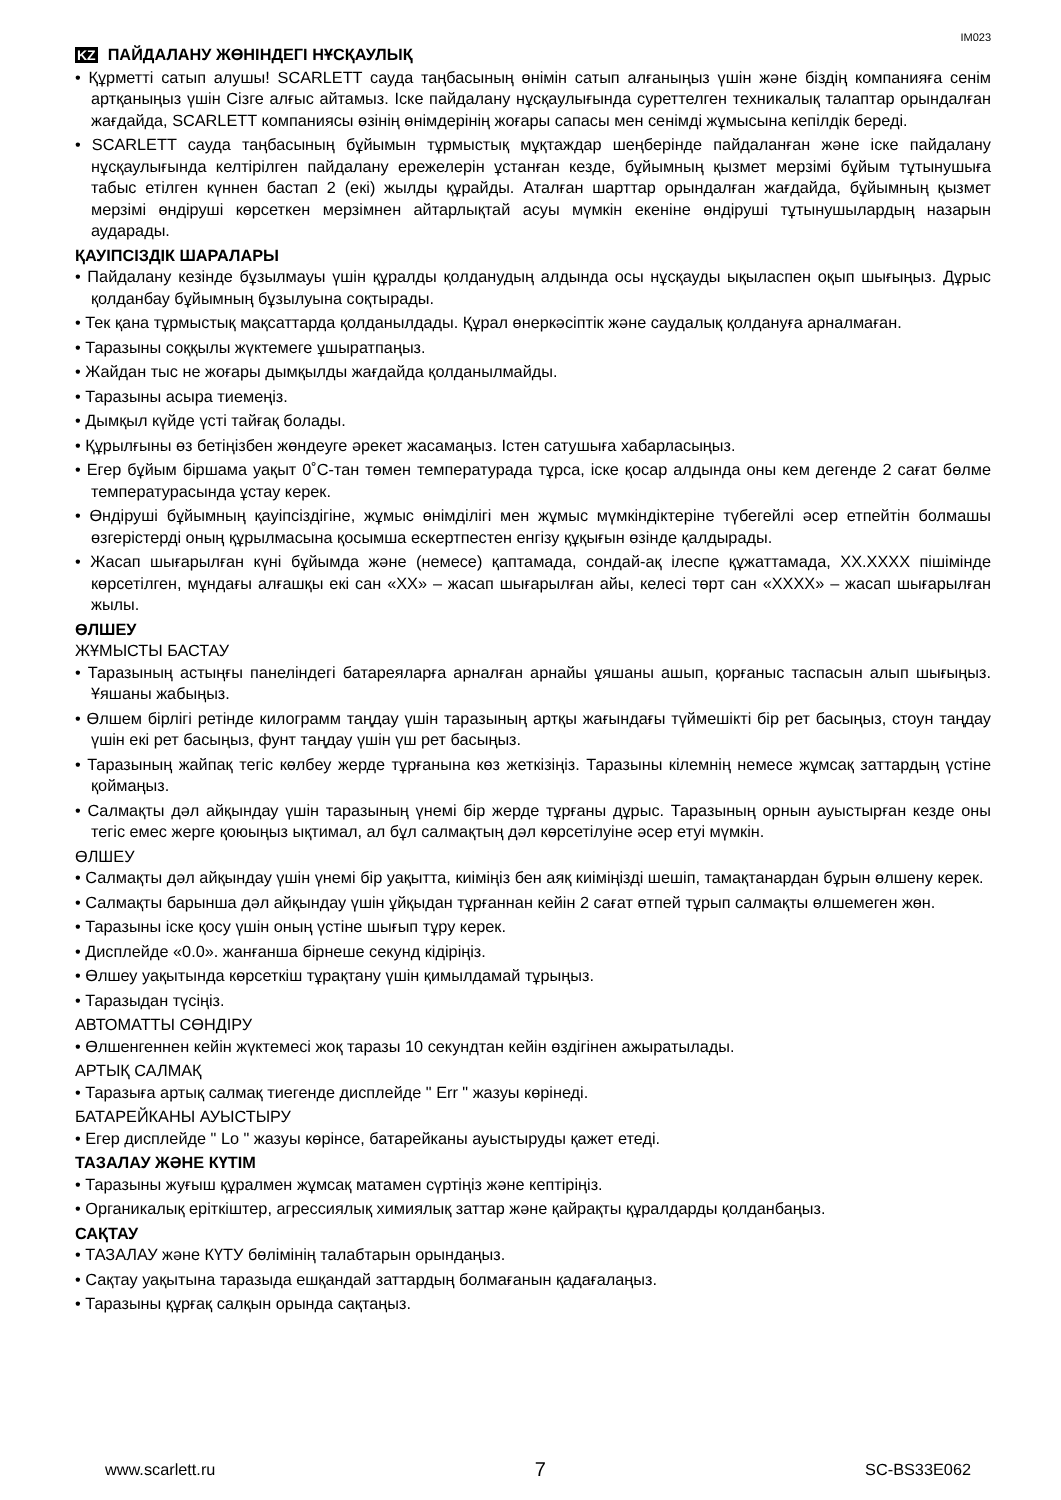IM023
KZ ПАЙДАЛАНУ ЖӨНІНДЕГІ НҰСҚАУЛЫҚ
• Құрметті сатып алушы! SCARLETT сауда таңбасының өнімін сатып алғаныңыз үшін және біздің компанияға сенім артқаныңыз үшін Сізге алғыс айтамыз. Іске пайдалану нұсқаулығында суреттелген техникалық талаптар орындалған жағдайда, SCARLETT компаниясы өзінің өнімдерінің жоғары сапасы мен сенімді жұмысына кепілдік береді.
• SCARLETT сауда таңбасының бұйымын тұрмыстық мұқтаждар шеңберінде пайдаланған және іске пайдалану нұсқаулығында келтірілген пайдалану ережелерін ұстанған кезде, бұйымның қызмет мерзімі бұйым тұтынушыға табыс етілген күннен бастап 2 (екі) жылды құрайды. Аталған шарттар орындалған жағдайда, бұйымның қызмет мерзімі өндіруші көрсеткен мерзімнен айтарлықтай асуы мүмкін екеніне өндіруші тұтынушылардың назарын аударады.
ҚАУІПСІЗДІК ШАРАЛАРЫ
• Пайдалану кезінде бұзылмауы үшін құралды қолданудың алдында осы нұсқауды ықыласпен оқып шығыңыз. Дұрыс қолданбау бұйымның бұзылуына соқтырады.
• Тек қана тұрмыстық мақсаттарда қолданылдады. Құрал өнеркәсіптік және саудалық қолдануға арналмаған.
• Таразыны соққылы жүктемеге ұшыратпаңыз.
• Жайдан тыс не жоғары дымқылды жағдайда қолданылмайды.
• Таразыны асыра тиемеңіз.
• Дымқыл күйде үсті тайғақ болады.
• Құрылғыны өз бетіңізбен жөндеуге әрекет жасамаңыз. Істен сатушыға хабарласыңыз.
• Егер бұйым біршама уақыт 0˚С-тан төмен температурада тұрса, іске қосар алдында оны кем дегенде 2 сағат бөлме температурасында ұстау керек.
• Өндіруші бұйымның қауіпсіздігіне, жұмыс өнімділігі мен жұмыс мүмкіндіктеріне түбегейлі әсер етпейтін болмашы өзгерістерді оның құрылмасына қосымша ескертпестен енгізу құқығын өзінде қалдырады.
• Жасап шығарылған күні бұйымда және (немесе) қаптамада, сондай-ақ ілеспе құжаттамада, XX.XXXX пішімінде көрсетілген, мұндағы алғашқы екі сан «XX» – жасап шығарылған айы, келесі төрт сан «XXXX» – жасап шығарылған жылы.
ӨЛШЕУ
ЖҰМЫСТЫ БАСТАУ
• Таразының астыңғы панеліндегі батареяларға арналған арнайы ұяшаны ашып, қорғаныс таспасын алып шығыңыз. Ұяшаны жабыңыз.
• Өлшем бірлігі ретінде килограмм таңдау үшін таразының артқы жағындағы түймешікті бір рет басыңыз, стоун таңдау үшін екі рет басыңыз, фунт таңдау үшін үш рет басыңыз.
• Таразының жайпақ тегіс көлбеу жерде тұрғанына көз жеткізіңіз. Таразыны кілемнің немесе жұмсақ заттардың үстіне қоймаңыз.
• Салмақты дәл айқындау үшін таразының үнемі бір жерде тұрғаны дұрыс. Таразының орнын ауыстырған кезде оны тегіс емес жерге қоюыңыз ықтимал, ал бұл салмақтың дәл көрсетілуіне әсер етуі мүмкін.
ӨЛШЕУ
• Салмақты дәл айқындау үшін үнемі бір уақытта, киіміңіз бен аяқ киіміңізді шешіп, тамақтанардан бұрын өлшену керек.
• Салмақты барынша дәл айқындау үшін ұйқыдан тұрғаннан кейін 2 сағат өтпей тұрып салмақты өлшемеген жөн.
• Таразыны іске қосу үшін оның үстіне шығып тұру керек.
• Дисплейде «0.0». жанғанша бірнеше секунд кідіріңіз.
• Өлшеу уақытында көрсеткіш тұрақтану үшін қимылдамай тұрыңыз.
• Таразыдан түсіңіз.
АВТОМАТТЫ СӨНДІРУ
• Өлшенгеннен кейін жүктемесі жоқ таразы 10 секундтан кейін өздігінен ажыратылады.
АРТЫҚ САЛМАҚ
• Таразыға артық салмақ тиегенде дисплейде " Err " жазуы көрінеді.
БАТАРЕЙКАНЫ АУЫСТЫРУ
• Егер дисплейде " Lo " жазуы көрінсе, батарейканы ауыстыруды қажет етеді.
ТАЗАЛАУ ЖӘНЕ КҮТІМ
• Таразыны жуғыш құралмен жұмсақ матамен сүртіңіз және кептіріңіз.
• Органикалық еріткіштер, агрессиялық химиялық заттар және қайрақты құралдарды қолданбаңыз.
САҚТАУ
• ТАЗАЛАУ және КҮТУ бөлімінің талабтарын орындаңыз.
• Сақтау уақытына таразыда ешқандай заттардың болмағанын қадағалаңыз.
• Таразыны құрғақ салқын орында сақтаңыз.
www.scarlett.ru 7 SC-BS33E062